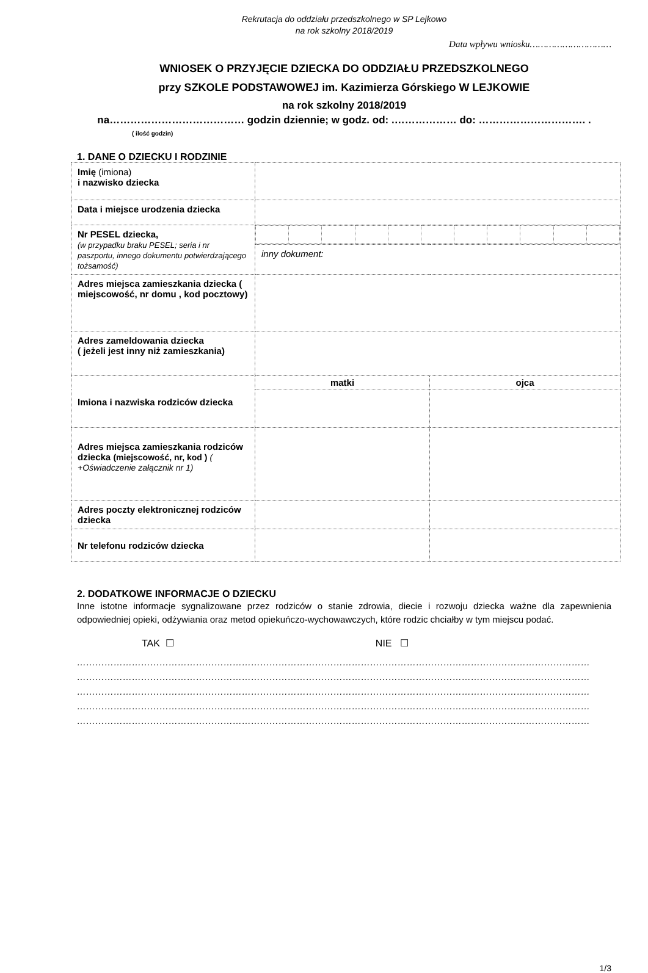Rekrutacja do oddziału przedszkolnego w SP Lejkowo
na rok szkolny 2018/2019
Data wpływu wniosku…………………………
WNIOSEK O PRZYJĘCIE DZIECKA DO ODDZIAŁU PRZEDSZKOLNEGO
przy SZKOLE PODSTAWOWEJ im. Kazimierza Górskiego W LEJKOWIE
na rok szkolny 2018/2019
na………………………………… godzin dziennie; w godz. od: .……………… do: …………………………. .
( ilość godzin)
1. DANE O DZIECKU I RODZINIE
| Imię (imiona) i nazwisko dziecka | | |
| Data i miejsce urodzenia dziecka | | |
| Nr PESEL dziecka, (w przypadku braku PESEL; seria i nr paszportu, innego dokumentu potwierdzającego tożsamość) | | |
| | inny dokument: | |
| Adres miejsca zamieszkania dziecka ( miejscowość, nr domu , kod pocztowy) | | |
| Adres zameldowania dziecka ( jeżeli jest inny niż zamieszkania) | | |
| Imiona i nazwiska rodziców dziecka | matki | ojca |
| Adres miejsca zamieszkania rodziców dziecka (miejscowość, nr, kod ) ( +Oświadczenie załącznik nr 1) | | |
| Adres poczty elektronicznej rodziców dziecka | | |
| Nr telefonu rodziców dziecka | | |
2. DODATKOWE INFORMACJE O DZIECKU
Inne istotne informacje sygnalizowane przez rodziców o stanie zdrowia, diecie i rozwoju dziecka ważne dla zapewnienia odpowiedniej opieki, odżywiania oraz metod opiekuńczo-wychowawczych, które rodzic chciałby w tym miejscu podać.
TAK ☐ NIE ☐
……………………………………………………………………………………………………………………………………………………
……………………………………………………………………………………………………………………………………………………
……………………………………………………………………………………………………………………………………………………
……………………………………………………………………………………………………………………………………………………
……………………………………………………………………………………………………………………………………………………
1/3